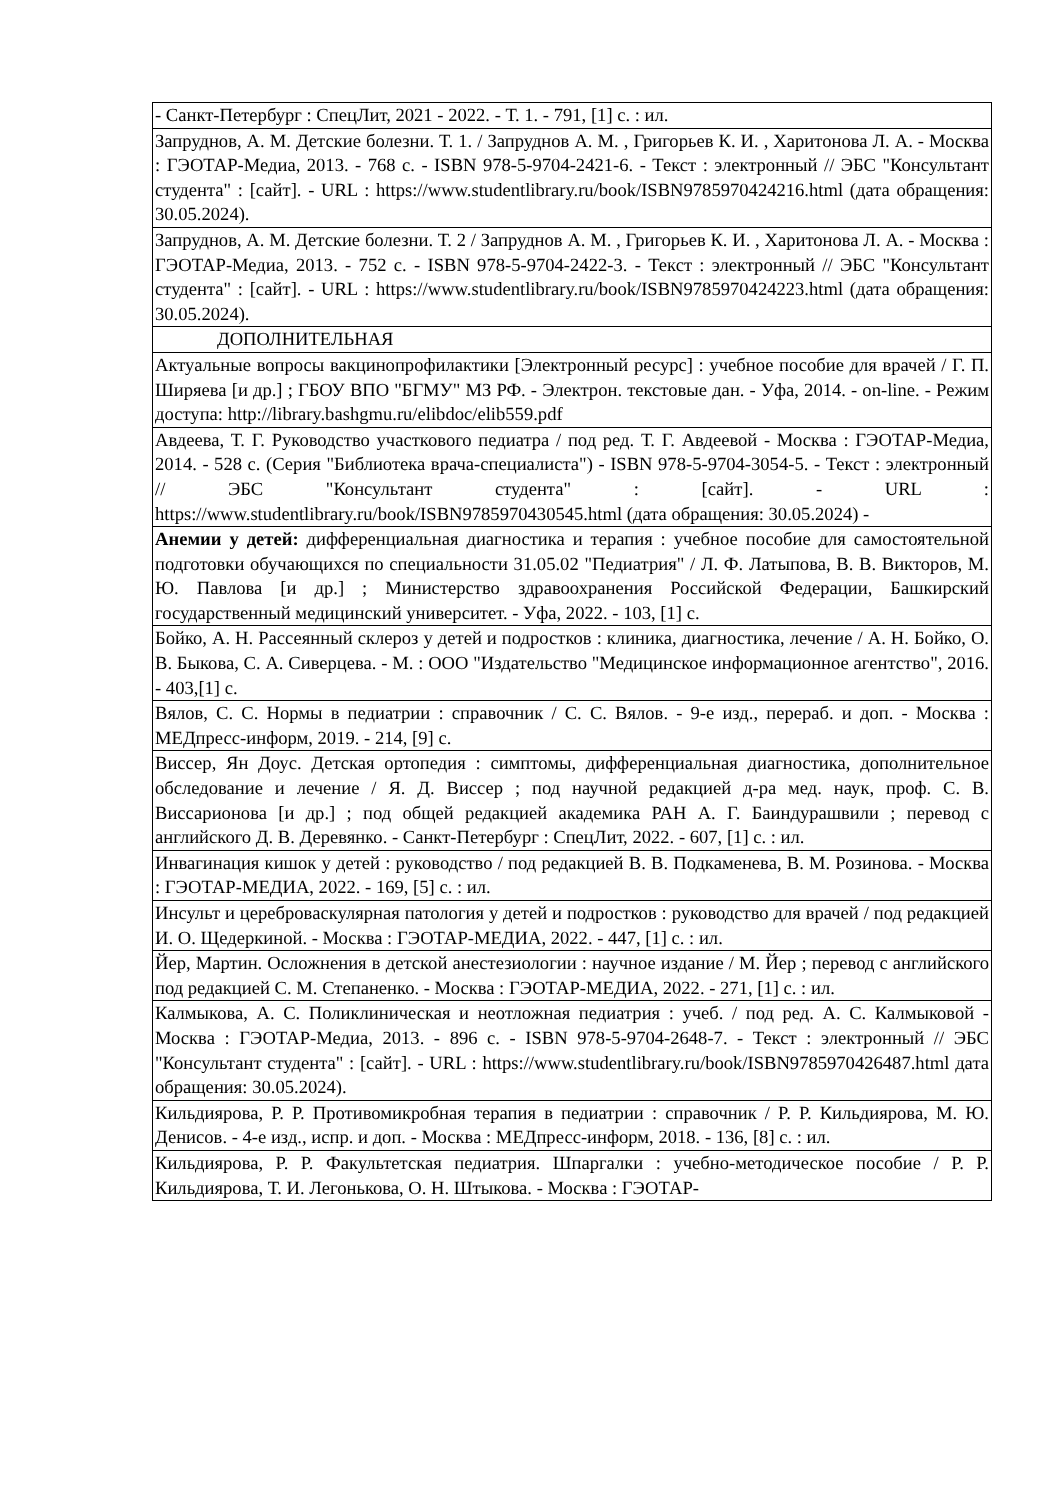| - Санкт-Петербург : СпецЛит, 2021 - 2022. - Т. 1. - 791, [1] с. : ил. |
| Запруднов, А. М. Детские болезни. Т. 1. / Запруднов А. М. , Григорьев К. И. , Харитонова Л. А. - Москва : ГЭОТАР-Медиа, 2013. - 768 с. - ISBN 978-5-9704-2421-6. - Текст : электронный // ЭБС "Консультант студента" : [сайт]. - URL : https://www.studentlibrary.ru/book/ISBN9785970424216.html (дата обращения: 30.05.2024). |
| Запруднов, А. М. Детские болезни. Т. 2 / Запруднов А. М. , Григорьев К. И. , Харитонова Л. А. - Москва : ГЭОТАР-Медиа, 2013. - 752 с. - ISBN 978-5-9704-2422-3. - Текст : электронный // ЭБС "Консультант студента" : [сайт]. - URL : https://www.studentlibrary.ru/book/ISBN9785970424223.html (дата обращения: 30.05.2024). |
| ДОПОЛНИТЕЛЬНАЯ |
| Актуальные вопросы вакцинопрофилактики [Электронный ресурс] : учебное пособие для врачей / Г. П. Ширяева [и др.] ; ГБОУ ВПО "БГМУ" МЗ РФ. - Электрон. текстовые дан. - Уфа, 2014. - on-line. - Режим доступа: http://library.bashgmu.ru/elibdoc/elib559.pdf |
| Авдеева, Т. Г. Руководство участкового педиатра / под ред. Т. Г. Авдеевой - Москва : ГЭОТАР-Медиа, 2014. - 528 с. (Серия "Библиотека врача-специалиста") - ISBN 978-5-9704-3054-5. - Текст : электронный // ЭБС "Консультант студента" : [сайт]. - URL : https://www.studentlibrary.ru/book/ISBN9785970430545.html (дата обращения: 30.05.2024) - |
| Анемии у детей: дифференциальная диагностика и терапия : учебное пособие для самостоятельной подготовки обучающихся по специальности 31.05.02 "Педиатрия" / Л. Ф. Латыпова, В. В. Викторов, М. Ю. Павлова [и др.] ; Министерство здравоохранения Российской Федерации, Башкирский государственный медицинский университет. - Уфа, 2022. - 103, [1] с. |
| Бойко, А. Н. Рассеянный склероз у детей и подростков : клиника, диагностика, лечение / А. Н. Бойко, О. В. Быкова, С. А. Сиверцева. - М. : ООО "Издательство "Медицинское информационное агентство", 2016. - 403,[1] с. |
| Вялов, С. С. Нормы в педиатрии : справочник / С. С. Вялов. - 9-е изд., перераб. и доп. - Москва : МЕДпресс-информ, 2019. - 214, [9] с. |
| Виссер, Ян Доус. Детская ортопедия : симптомы, дифференциальная диагностика, дополнительное обследование и лечение / Я. Д. Виссер ; под научной редакцией д-ра мед. наук, проф. С. В. Виссарионова [и др.] ; под общей редакцией академика РАН А. Г. Баиндурашвили ; перевод с английского Д. В. Деревянко. - Санкт-Петербург : СпецЛит, 2022. - 607, [1] с. : ил. |
| Инвагинация кишок у детей : руководство / под редакцией В. В. Подкаменева, В. М. Розинова. - Москва : ГЭОТАР-МЕДИА, 2022. - 169, [5] с. : ил. |
| Инсульт и цереброваскулярная патология у детей и подростков : руководство для врачей / под редакцией И. О. Щедеркиной. - Москва : ГЭОТАР-МЕДИА, 2022. - 447, [1] с. : ил. |
| Йер, Мартин. Осложнения в детской анестезиологии : научное издание / М. Йер ; перевод с английского под редакцией С. М. Степаненко. - Москва : ГЭОТАР-МЕДИА, 2022. - 271, [1] с. : ил. |
| Калмыкова, А. С. Поликлиническая и неотложная педиатрия : учеб. / под ред. А. С. Калмыковой - Москва : ГЭОТАР-Медиа, 2013. - 896 с. - ISBN 978-5-9704-2648-7. - Текст : электронный // ЭБС "Консультант студента" : [сайт]. - URL : https://www.studentlibrary.ru/book/ISBN9785970426487.html дата обращения: 30.05.2024). |
| Кильдиярова, Р. Р. Противомикробная терапия в педиатрии : справочник / Р. Р. Кильдиярова, М. Ю. Денисов. - 4-е изд., испр. и доп. - Москва : МЕДпресс-информ, 2018. - 136, [8] с. : ил. |
| Кильдиярова, Р. Р. Факультетская педиатрия. Шпаргалки : учебно-методическое пособие / Р. Р. Кильдиярова, Т. И. Легонькова, О. Н. Штыкова. - Москва : ГЭОТАР- |